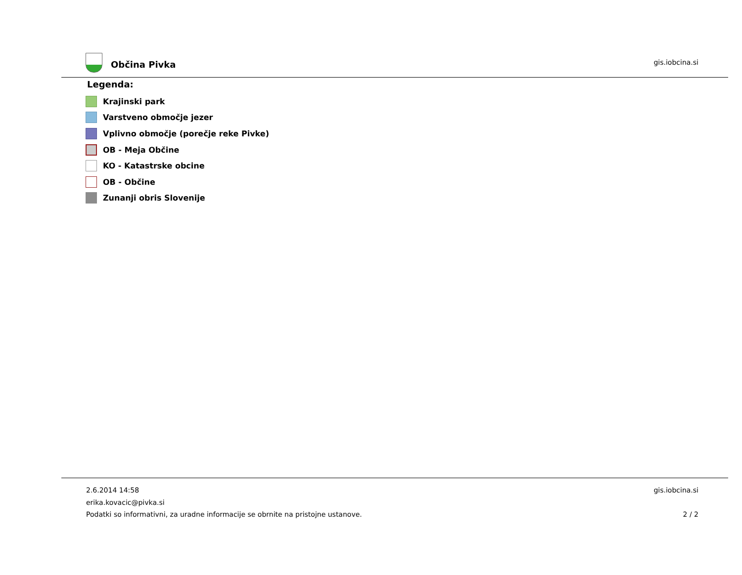Občina Pivka gis.iobcina.si
Legenda:
Krajinski park
Varstveno območje jezer
Vplivno območje (porečje reke Pivke)
OB - Meja Občine
KO - Katastrske obcine
OB - Občine
Zunanji obris Slovenije
2.6.2014 14:58 gis.iobcina.si
erika.kovacic@pivka.si
Podatki so informativni, za uradne informacije se obrnite na pristojne ustanove. 2 / 2